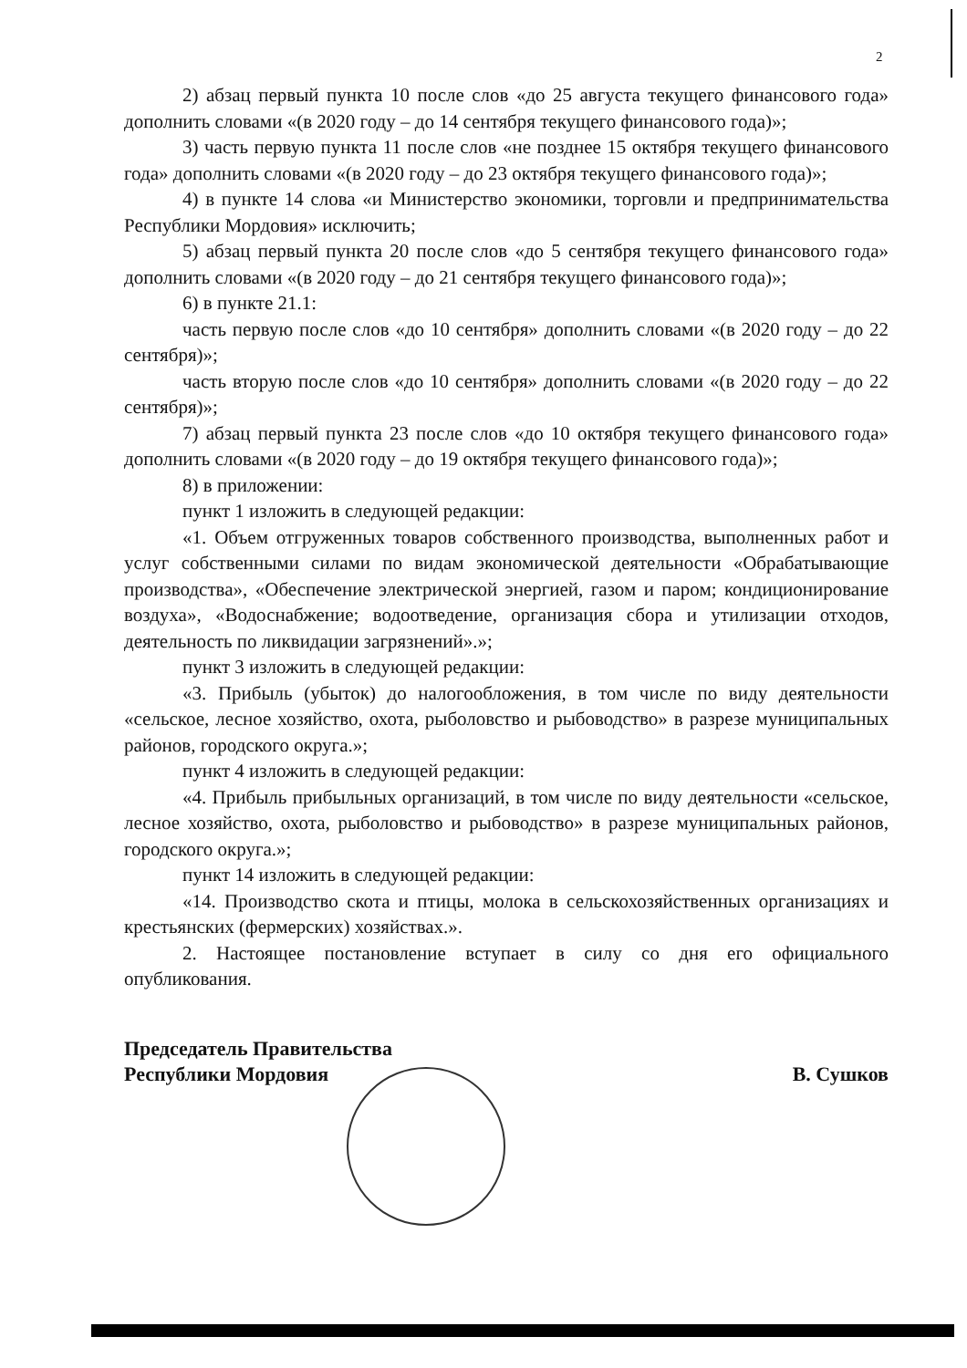2
2) абзац первый пункта 10 после слов «до 25 августа текущего финансового года» дополнить словами «(в 2020 году – до 14 сентября текущего финансового года)»;
3) часть первую пункта 11 после слов «не позднее 15 октября текущего финансового года» дополнить словами «(в 2020 году – до 23 октября текущего финансового года)»;
4) в пункте 14 слова «и Министерство экономики, торговли и предпринимательства Республики Мордовия» исключить;
5) абзац первый пункта 20 после слов «до 5 сентября текущего финансового года» дополнить словами «(в 2020 году – до 21 сентября текущего финансового года)»;
6) в пункте 21.1:
часть первую после слов «до 10 сентября» дополнить словами «(в 2020 году – до 22 сентября)»;
часть вторую после слов «до 10 сентября» дополнить словами «(в 2020 году – до 22 сентября)»;
7) абзац первый пункта 23 после слов «до 10 октября текущего финансового года» дополнить словами «(в 2020 году – до 19 октября текущего финансового года)»;
8) в приложении:
пункт 1 изложить в следующей редакции:
«1. Объем отгруженных товаров собственного производства, выполненных работ и услуг собственными силами по видам экономической деятельности «Обрабатывающие производства», «Обеспечение электрической энергией, газом и паром; кондиционирование воздуха», «Водоснабжение; водоотведение, организация сбора и утилизации отходов, деятельность по ликвидации загрязнений».»;
пункт 3 изложить в следующей редакции:
«3. Прибыль (убыток) до налогообложения, в том числе по виду деятельности «сельское, лесное хозяйство, охота, рыболовство и рыбоводство» в разрезе муниципальных районов, городского округа.»;
пункт 4 изложить в следующей редакции:
«4. Прибыль прибыльных организаций, в том числе по виду деятельности «сельское, лесное хозяйство, охота, рыболовство и рыбоводство» в разрезе муниципальных районов, городского округа.»;
пункт 14 изложить в следующей редакции:
«14. Производство скота и птицы, молока в сельскохозяйственных организациях и крестьянских (фермерских) хозяйствах.».
2. Настоящее постановление вступает в силу со дня его официального опубликования.
Председатель Правительства
Республики Мордовия
В. Сушков